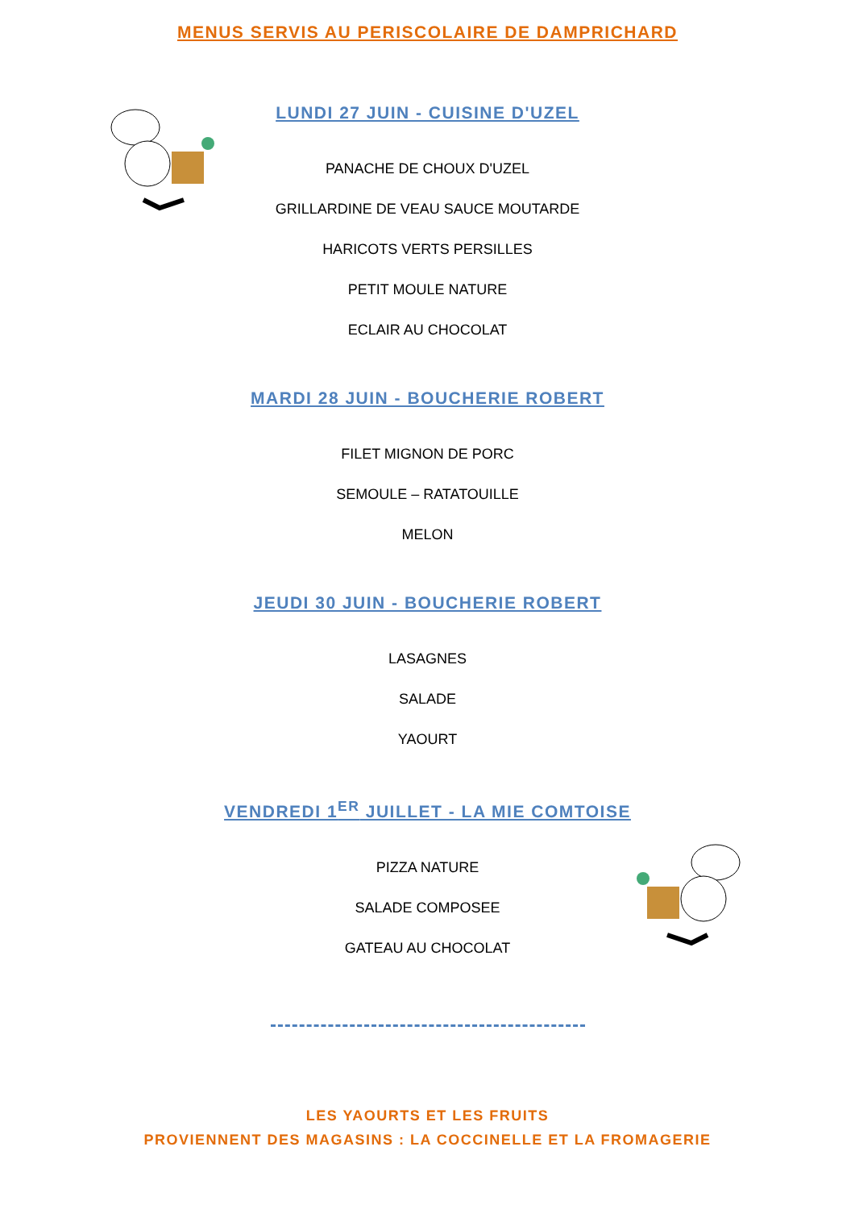MENUS SERVIS AU PERISCOLAIRE DE DAMPRICHARD
LUNDI 27 JUIN - CUISINE D'UZEL
PANACHE DE CHOUX D'UZEL
GRILLARDINE DE VEAU SAUCE MOUTARDE
HARICOTS VERTS PERSILLES
PETIT MOULE NATURE
ECLAIR AU CHOCOLAT
MARDI 28 JUIN - BOUCHERIE ROBERT
FILET MIGNON DE PORC
SEMOULE – RATATOUILLE
MELON
JEUDI 30 JUIN - BOUCHERIE ROBERT
LASAGNES
SALADE
YAOURT
VENDREDI 1<sup>ER</sup> JUILLET - LA MIE COMTOISE
PIZZA NATURE
SALADE COMPOSEE
GATEAU AU CHOCOLAT
LES YAOURTS ET LES FRUITS
PROVIENNENT DES MAGASINS : LA COCCINELLE ET LA FROMAGERIE